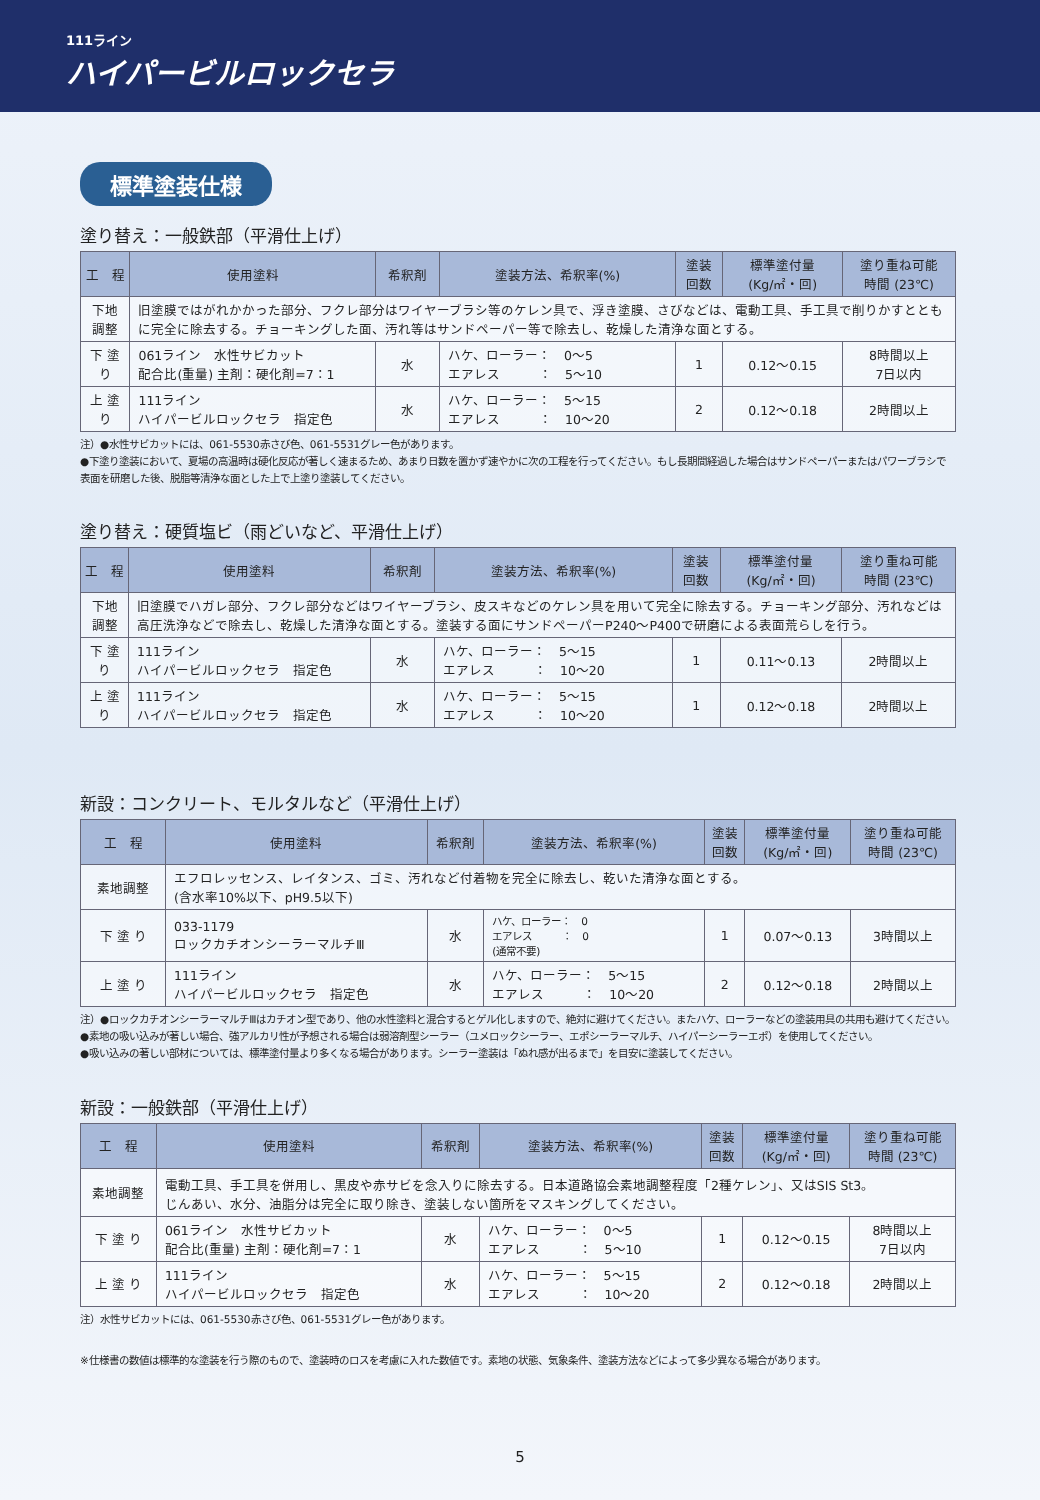111ライン
ハイパービルロックセラ
標準塗装仕様
塗り替え：一般鉄部（平滑仕上げ）
| 工 程 | 使用塗料 | 希釈剤 | 塗装方法、希釈率(%) | 塗装 回数 | 標準塗付量 (Kg/㎡・回) | 塗り重ね可能 時間 (23℃) |
| --- | --- | --- | --- | --- | --- | --- |
| 下地調整 | 旧塗膜ではがれかかった部分、フクレ部分はワイヤーブラシ等のケレン具で、浮き塗膜、さびなどは、電動工具、手工具で削りかすとともに完全に除去する。チョーキングした面、汚れ等はサンドペーパー等で除去し、乾燥した清浄な面とする。 | | | | | |
| 下 塗 り | 061ライン 水性サビカット 配合比(重量) 主剤：硬化剤=7：1 | 水 | ハケ、ローラー： 0〜5 エアレス ： 5〜10 | 1 | 0.12〜0.15 | 8時間以上 7日以内 |
| 上 塗 り | 111ライン ハイパービルロックセラ 指定色 | 水 | ハケ、ローラー： 5〜15 エアレス ： 10〜20 | 2 | 0.12〜0.18 | 2時間以上 |
注）●水性サビカットには、061-5530赤さび色、061-5531グレー色があります。
●下塗り塗装において、夏場の高温時は硬化反応が著しく速まるため、あまり日数を置かず速やかに次の工程を行ってください。もし長期間経過した場合はサンドペーパーまたはパワーブラシで表面を研磨した後、脱脂等清浄な面とした上で上塗り塗装してください。
塗り替え：硬質塩ビ（雨どいなど、平滑仕上げ）
| 工 程 | 使用塗料 | 希釈剤 | 塗装方法、希釈率(%) | 塗装 回数 | 標準塗付量 (Kg/㎡・回) | 塗り重ね可能 時間 (23℃) |
| --- | --- | --- | --- | --- | --- | --- |
| 下地調整 | 旧塗膜でハガレ部分、フクレ部分などはワイヤーブラシ、皮スキなどのケレン具を用いて完全に除去する。チョーキング部分、汚れなどは高圧洗浄などで除去し、乾燥した清浄な面とする。塗装する面にサンドペーパーP240〜P400で研磨による表面荒らしを行う。 | | | | | |
| 下 塗 り | 111ライン ハイパービルロックセラ 指定色 | 水 | ハケ、ローラー： 5〜15 エアレス ： 10〜20 | 1 | 0.11〜0.13 | 2時間以上 |
| 上 塗 り | 111ライン ハイパービルロックセラ 指定色 | 水 | ハケ、ローラー： 5〜15 エアレス ： 10〜20 | 1 | 0.12〜0.18 | 2時間以上 |
新設：コンクリート、モルタルなど（平滑仕上げ）
| 工 程 | 使用塗料 | 希釈剤 | 塗装方法、希釈率(%) | 塗装 回数 | 標準塗付量 (Kg/㎡・回) | 塗り重ね可能 時間 (23℃) |
| --- | --- | --- | --- | --- | --- | --- |
| 素地調整 | エフロレッセンス、レイタンス、ゴミ、汚れなど付着物を完全に除去し、乾いた清浄な面とする。 (含水率10%以下、pH9.5以下) | | | | | |
| 下 塗 り | 033-1179 ロックカチオンシーラーマルチⅢ | 水 | ハケ、ローラー： 0 エアレス ： 0 (通常不要) | 1 | 0.07〜0.13 | 3時間以上 |
| 上 塗 り | 111ライン ハイパービルロックセラ 指定色 | 水 | ハケ、ローラー： 5〜15 エアレス ： 10〜20 | 2 | 0.12〜0.18 | 2時間以上 |
注）●ロックカチオンシーラーマルチⅢはカチオン型であり、他の水性塗料と混合するとゲル化しますので、絶対に避けてください。またハケ、ローラーなどの塗装用具の共用も避けてください。
●素地の吸い込みが著しい場合、強アルカリ性が予想される場合は弱溶剤型シーラー（ユメロックシーラー、エポシーラーマルチ、ハイパーシーラーエポ）を使用してください。
●吸い込みの著しい部材については、標準塗付量より多くなる場合があります。シーラー塗装は「ぬれ感が出るまで」を目安に塗装してください。
新設：一般鉄部（平滑仕上げ）
| 工 程 | 使用塗料 | 希釈剤 | 塗装方法、希釈率(%) | 塗装 回数 | 標準塗付量 (Kg/㎡・回) | 塗り重ね可能 時間 (23℃) |
| --- | --- | --- | --- | --- | --- | --- |
| 素地調整 | 電動工具、手工具を併用し、黒皮や赤サビを念入りに除去する。日本道路協会素地調整程度「2種ケレン」、又はSIS St3。 じんあい、水分、油脂分は完全に取り除き、塗装しない箇所をマスキングしてください。 | | | | | |
| 下 塗 り | 061ライン 水性サビカット 配合比(重量) 主剤：硬化剤=7：1 | 水 | ハケ、ローラー： 0〜5 エアレス ： 5〜10 | 1 | 0.12〜0.15 | 8時間以上 7日以内 |
| 上 塗 り | 111ライン ハイパービルロックセラ 指定色 | 水 | ハケ、ローラー： 5〜15 エアレス ： 10〜20 | 2 | 0.12〜0.18 | 2時間以上 |
注）水性サビカットには、061-5530赤さび色、061-5531グレー色があります。
※仕様書の数値は標準的な塗装を行う際のもので、塗装時のロスを考慮に入れた数値です。素地の状態、気象条件、塗装方法などによって多少異なる場合があります。
5